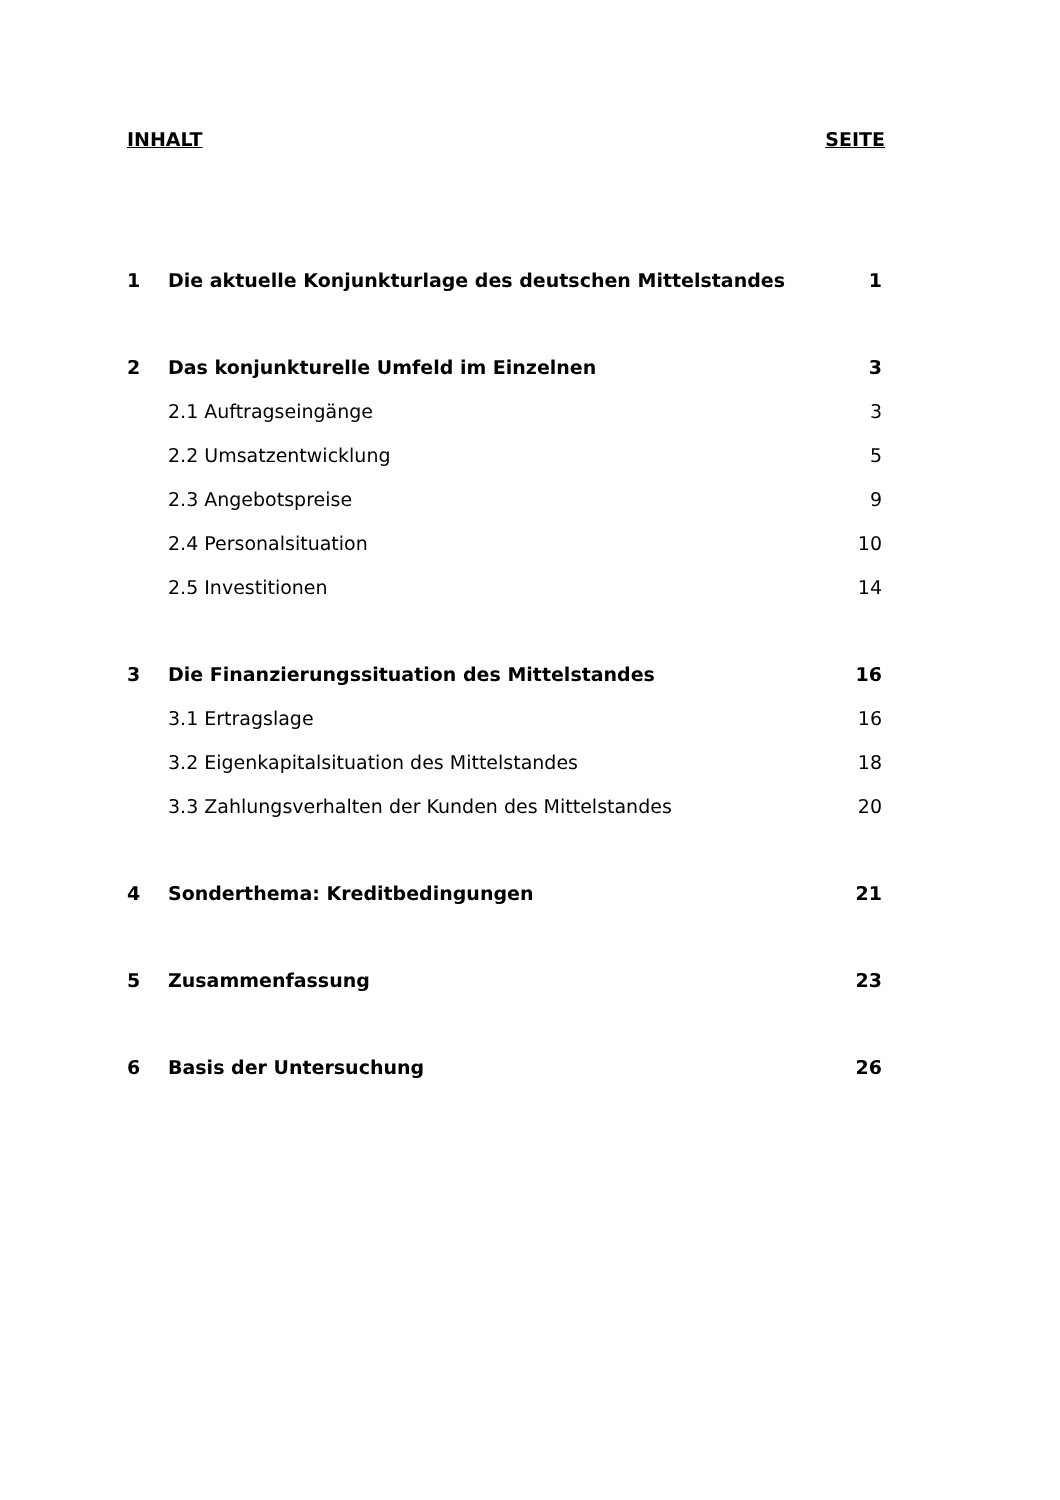INHALT SEITE
1 Die aktuelle Konjunkturlage des deutschen Mittelstandes 1
2 Das konjunkturelle Umfeld im Einzelnen 3
2.1 Auftragseingänge 3
2.2 Umsatzentwicklung 5
2.3 Angebotspreise 9
2.4 Personalsituation 10
2.5 Investitionen 14
3 Die Finanzierungssituation des Mittelstandes 16
3.1 Ertragslage 16
3.2 Eigenkapitalsituation des Mittelstandes 18
3.3 Zahlungsverhalten der Kunden des Mittelstandes 20
4 Sonderthema: Kreditbedingungen 21
5 Zusammenfassung 23
6 Basis der Untersuchung 26